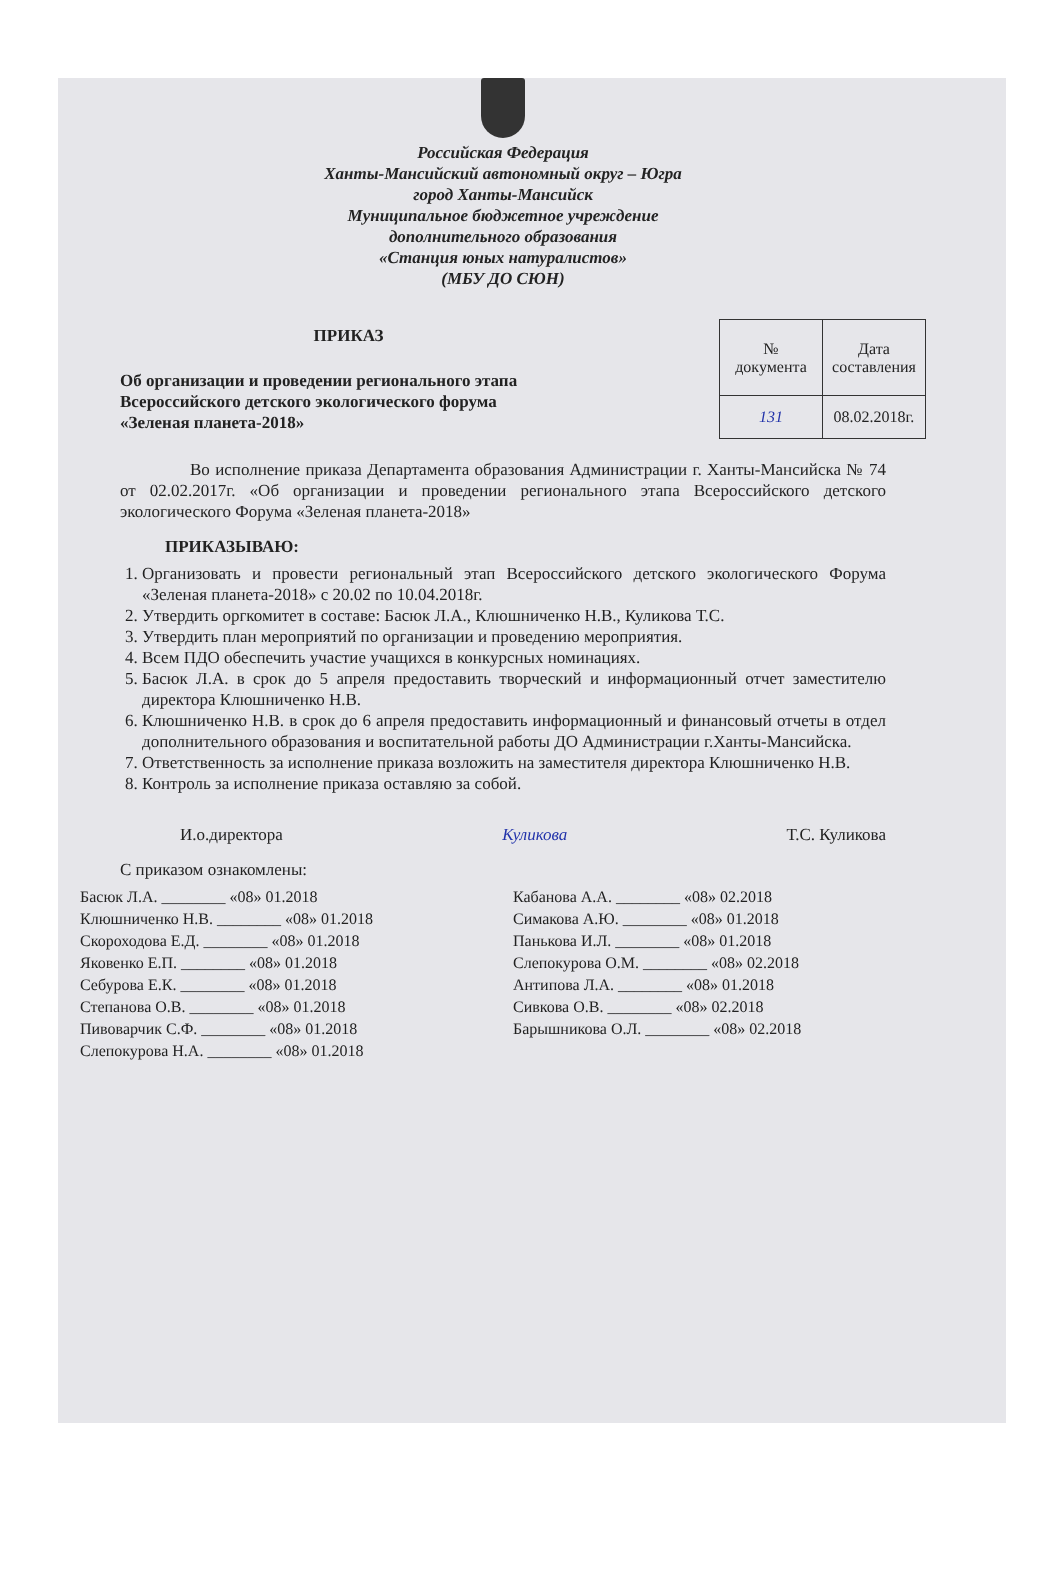Российская Федерация
Ханты-Мансийский автономный округ – Югра
город Ханты-Мансийск
Муниципальное бюджетное учреждение
дополнительного образования
«Станция юных натуралистов»
(МБУ ДО СЮН)
ПРИКАЗ
Об организации и проведении регионального этапа
Всероссийского детского экологического форума
«Зеленая планета-2018»
| № документа | Дата составления |
| 131 | 08.02.2018г. |
Во исполнение приказа Департамента образования Администрации г. Ханты-Мансийска № 74 от 02.02.2017г. «Об организации и проведении регионального этапа Всероссийского детского экологического Форума «Зеленая планета-2018»
ПРИКАЗЫВАЮ:
1. Организовать и провести региональный этап Всероссийского детского экологического Форума «Зеленая планета-2018» с 20.02 по 10.04.2018г.
2. Утвердить оргкомитет в составе: Басюк Л.А., Клюшниченко Н.В., Куликова Т.С.
3. Утвердить план мероприятий по организации и проведению мероприятия.
4. Всем ПДО обеспечить участие учащихся в конкурсных номинациях.
5. Басюк Л.А. в срок до 5 апреля предоставить творческий и информационный отчет заместителю директора Клюшниченко Н.В.
6. Клюшниченко Н.В. в срок до 6 апреля предоставить информационный и финансовый отчеты в отдел дополнительного образования и воспитательной работы ДО Администрации г.Ханты-Мансийска.
7. Ответственность за исполнение приказа возложить на заместителя директора Клюшниченко Н.В.
8. Контроль за исполнение приказа оставляю за собой.
И.о.директора Куликова Т.С. Куликова
С приказом ознакомлены:
Басюк Л.А. ________ «08» 01.2018
Клюшниченко Н.В. ________ «08» 01.2018
Скороходова Е.Д. ________ «08» 01.2018
Яковенко Е.П. ________ «08» 01.2018
Себурова Е.К. ________ «08» 01.2018
Степанова О.В. ________ «08» 01.2018
Пивоварчик С.Ф. ________ «08» 01.2018
Слепокурова Н.А. ________ «08» 01.2018
Кабанова А.А. ________ «08» 02.2018
Симакова А.Ю. ________ «08» 01.2018
Панькова И.Л. ________ «08» 01.2018
Слепокурова О.М. ________ «08» 02.2018
Антипова Л.А. ________ «08» 01.2018
Сивкова О.В. ________ «08» 02.2018
Барышникова О.Л. ________ «08» 02.2018